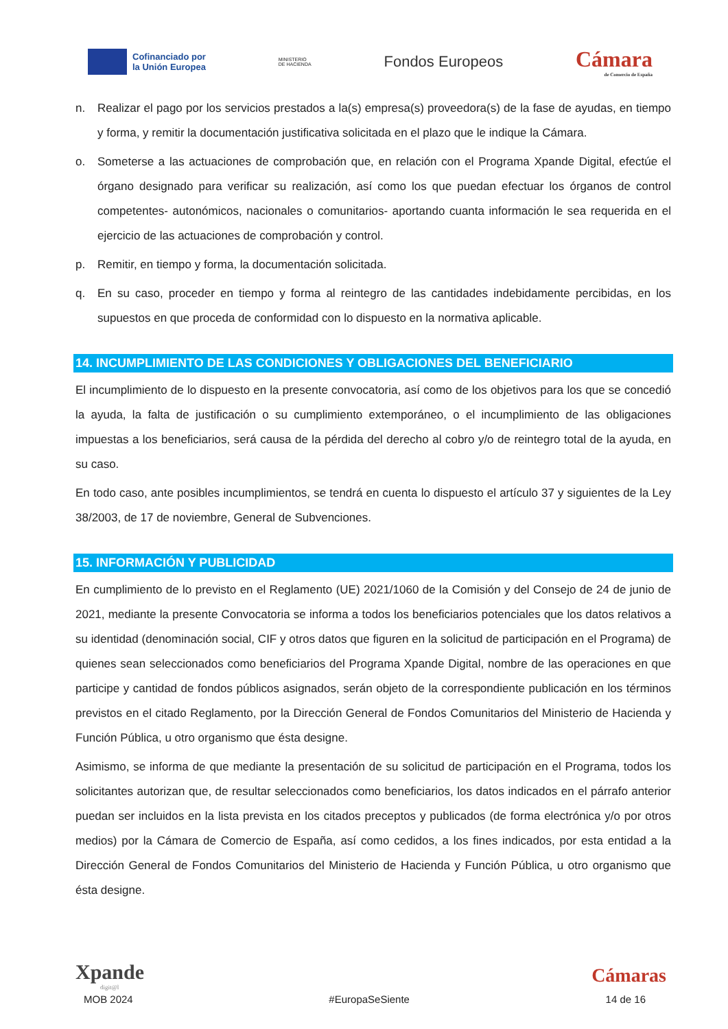Cofinanciado por
la Unión Europea
MINISTERIO
DE HACIENDA
Fondos Europeos
Cámara
de Comercio de España
n. Realizar el pago por los servicios prestados a la(s) empresa(s) proveedora(s) de la fase de ayudas, en tiempo y forma, y remitir la documentación justificativa solicitada en el plazo que le indique la Cámara.
o. Someterse a las actuaciones de comprobación que, en relación con el Programa Xpande Digital, efectúe el órgano designado para verificar su realización, así como los que puedan efectuar los órganos de control competentes- autonómicos, nacionales o comunitarios- aportando cuanta información le sea requerida en el ejercicio de las actuaciones de comprobación y control.
p. Remitir, en tiempo y forma, la documentación solicitada.
q. En su caso, proceder en tiempo y forma al reintegro de las cantidades indebidamente percibidas, en los supuestos en que proceda de conformidad con lo dispuesto en la normativa aplicable.
14. INCUMPLIMIENTO DE LAS CONDICIONES Y OBLIGACIONES DEL BENEFICIARIO
El incumplimiento de lo dispuesto en la presente convocatoria, así como de los objetivos para los que se concedió la ayuda, la falta de justificación o su cumplimiento extemporáneo, o el incumplimiento de las obligaciones impuestas a los beneficiarios, será causa de la pérdida del derecho al cobro y/o de reintegro total de la ayuda, en su caso.
En todo caso, ante posibles incumplimientos, se tendrá en cuenta lo dispuesto el artículo 37 y siguientes de la Ley 38/2003, de 17 de noviembre, General de Subvenciones.
15. INFORMACIÓN Y PUBLICIDAD
En cumplimiento de lo previsto en el Reglamento (UE) 2021/1060 de la Comisión y del Consejo de 24 de junio de 2021, mediante la presente Convocatoria se informa a todos los beneficiarios potenciales que los datos relativos a su identidad (denominación social, CIF y otros datos que figuren en la solicitud de participación en el Programa) de quienes sean seleccionados como beneficiarios del Programa Xpande Digital, nombre de las operaciones en que participe y cantidad de fondos públicos asignados, serán objeto de la correspondiente publicación en los términos previstos en el citado Reglamento, por la Dirección General de Fondos Comunitarios del Ministerio de Hacienda y Función Pública, u otro organismo que ésta designe.
Asimismo, se informa de que mediante la presentación de su solicitud de participación en el Programa, todos los solicitantes autorizan que, de resultar seleccionados como beneficiarios, los datos indicados en el párrafo anterior puedan ser incluidos en la lista prevista en los citados preceptos y publicados (de forma electrónica y/o por otros medios) por la Cámara de Comercio de España, así como cedidos, a los fines indicados, por esta entidad a la Dirección General de Fondos Comunitarios del Ministerio de Hacienda y Función Pública, u otro organismo que ésta designe.
Xpande
digit@l
Cámaras
MOB 2024 #EuropaSeSiente 14 de 16